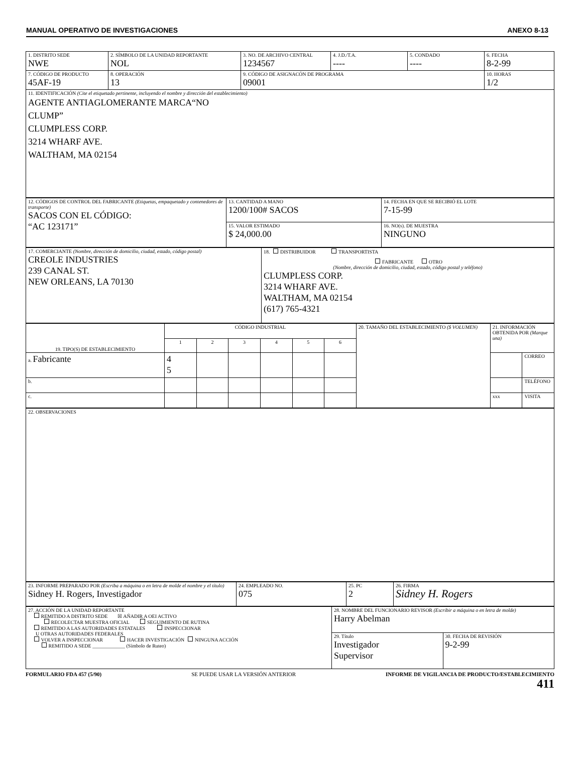MANUAL OPERATIVO DE INVESTIGACIONES ANEXO 8-13
| 1. DISTRITO SEDE NWE | 2. SÍMBOLO DE LA UNIDAD REPORTANTE NOL | 3. NO. DE ARCHIVO CENTRAL 1234567 | 4. J.D./T.A. ---- | 5. CONDADO ---- | 6. FECHA 8-2-99 |
| 7. CÓDIGO DE PRODUCTO 45AF-19 | 8. OPERACIÓN 13 | 9. CÓDIGO DE ASIGNACÓN DE PROGRAMA 09001 | | | 10. HORAS 1/2 |
| 11. IDENTIFICACIÓN (Cite el etiquetado pertinente, incluyendo el nombre y dirección del establecimiento) AGENTE ANTIAGLOMERANTE MARCA“NO CLUMP” CLUMPLESS CORP. 3214 WHARF AVE. WALTHAM, MA 02154 | | | | | |
| 12. CÓDIGOS DE CONTROL DEL FABRICANTE (Etiquetas, empaquetado y contenedores de transporte) SACOS CON EL CÓDIGO: “AC 123171” | 13. CANTIDAD A MANO 1200/100# SACOS | 14. FECHA EN QUE SE RECIBIÓ EL LOTE 7-15-99 |
| | 15. VALOR ESTIMADO $ 24,000.00 | 16. NO(s). DE MUESTRA NINGUNO |
| 17. COMERCIANTE (Nombre, dirección de domicilio, ciudad, estado, código postal) CREOLE INDUSTRIES 239 CANAL ST. NEW ORLEANS, LA 70130 | 18. DISTRIBUIDOR TRANSPORTISTA FABRICANTE OTRO (Nombre, dirección de domicilio, ciudad, estado, código postal y teléfono) CLUMPLESS CORP. 3214 WHARF AVE. WALTHAM, MA 02154 (617) 765-4321 |
| 19. TIPO(S) DE ESTABLECIMIENTO | CÓDIGO INDUSTRIAL | | | | | | 20. TAMAÑO DEL ESTABLECIMIENTO ($ VOLUMEN) | 21. INFORMACIÓN OBTENIDA POR (Marque una) | |
| | 1 | 2 | 3 | 4 | 5 | 6 | | | |
| a. Fabricante | 4 5 | | | | | | | | CORREO |
| b. | | | | | | | | | TELÉFONO |
| c. | | | | | | | | xxx | VISITA |
| 22. OBSERVACIONES |
| 23. INFORME PREPARADO POR (Escriba a máquina o en letra de molde el nombre y el título) Sidney H. Rogers, Investigador | 24. EMPLEADO NO. 075 | 25. PC 2 | 26. FIRMA Sidney H. Rogers |
| 27. ACCIÓN DE LA UNIDAD REPORTANTE REMITIDO A DISTRITO SEDE ☒ AÑADIR A OEI ACTIVO RECOLECTAR MUESTRA OFICIAL SEGUIMIENTO DE RUTINA REMITIDO A LAS AUTORIDADES ESTATALES INSPECCIONAR U OTRAS AUTORIDADES FEDERALES VOLVER A INSPECCIONAR HACER INVESTIGACIÓN NINGUNA ACCIÓN REMITIDO A SEDE _____________ (Símbolo de Ruteo) | 28. NOMBRE DEL FUNCIONARIO REVISOR (Escribir a máquina o en letra de molde) Harry Abelman | |
| | 29. Título Investigador Supervisor | 30. FECHA DE REVISIÓN 9-2-99 |
FORMULARIO FDA 457 (5/90) SE PUEDE USAR LA VERSIÓN ANTERIOR INFORME DE VIGILANCIA DE PRODUCTO/ESTABLECIMIENTO
411